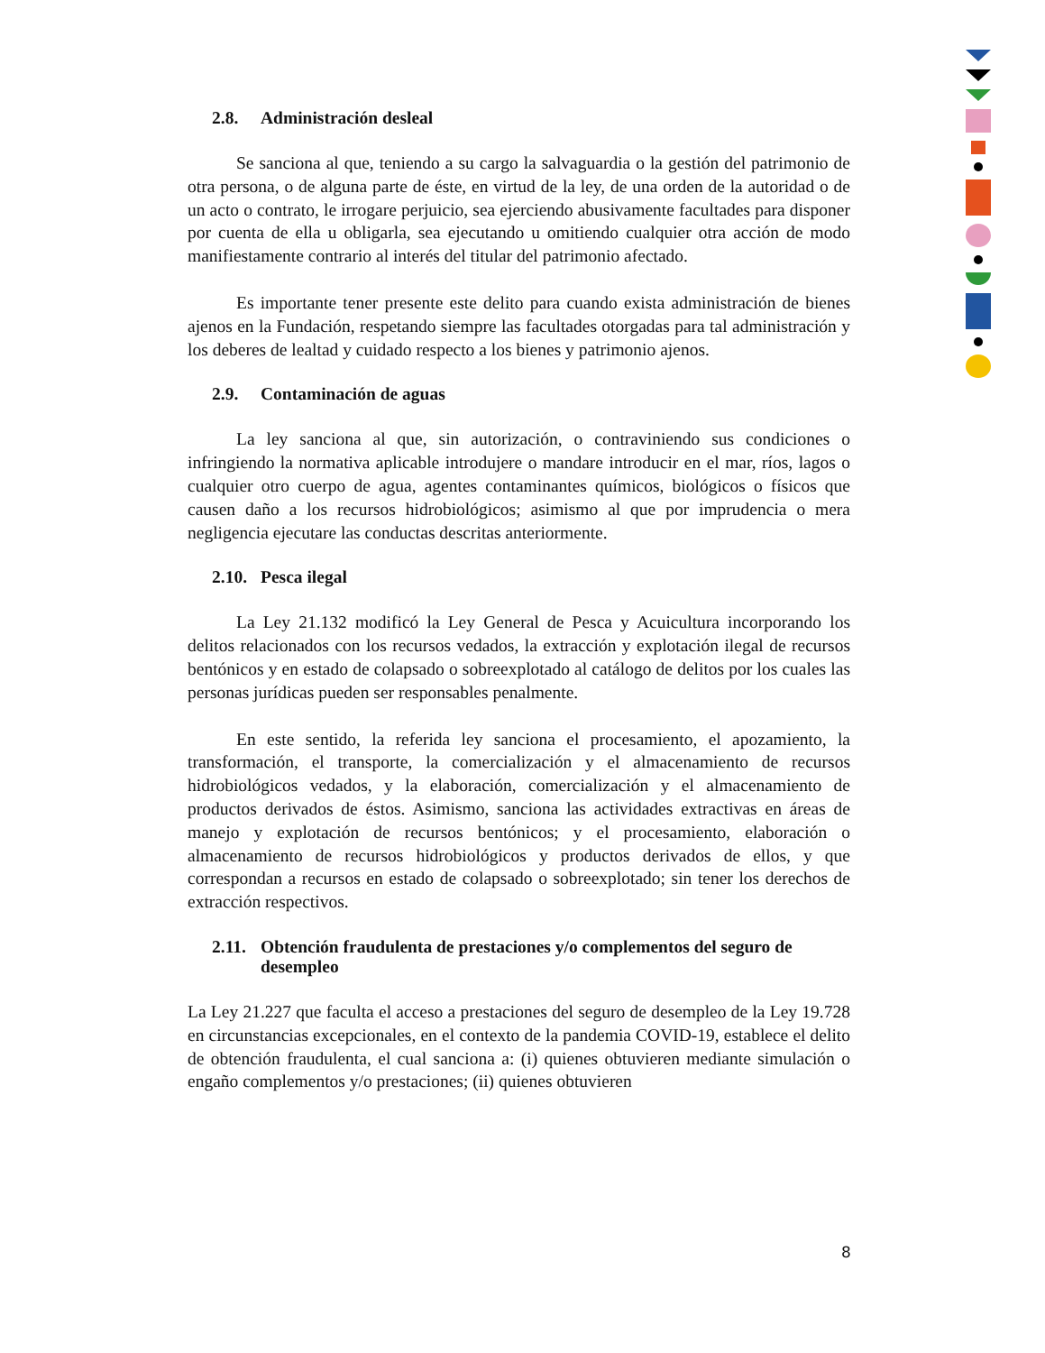2.8. Administración desleal
Se sanciona al que, teniendo a su cargo la salvaguardia o la gestión del patrimonio de otra persona, o de alguna parte de éste, en virtud de la ley, de una orden de la autoridad o de un acto o contrato, le irrogare perjuicio, sea ejerciendo abusivamente facultades para disponer por cuenta de ella u obligarla, sea ejecutando u omitiendo cualquier otra acción de modo manifiestamente contrario al interés del titular del patrimonio afectado.
Es importante tener presente este delito para cuando exista administración de bienes ajenos en la Fundación, respetando siempre las facultades otorgadas para tal administración y los deberes de lealtad y cuidado respecto a los bienes y patrimonio ajenos.
2.9. Contaminación de aguas
La ley sanciona al que, sin autorización, o contraviniendo sus condiciones o infringiendo la normativa aplicable introdujere o mandare introducir en el mar, ríos, lagos o cualquier otro cuerpo de agua, agentes contaminantes químicos, biológicos o físicos que causen daño a los recursos hidrobiológicos; asimismo al que por imprudencia o mera negligencia ejecutare las conductas descritas anteriormente.
2.10. Pesca ilegal
La Ley 21.132 modificó la Ley General de Pesca y Acuicultura incorporando los delitos relacionados con los recursos vedados, la extracción y explotación ilegal de recursos bentónicos y en estado de colapsado o sobreexplotado al catálogo de delitos por los cuales las personas jurídicas pueden ser responsables penalmente.
En este sentido, la referida ley sanciona el procesamiento, el apozamiento, la transformación, el transporte, la comercialización y el almacenamiento de recursos hidrobiológicos vedados, y la elaboración, comercialización y el almacenamiento de productos derivados de éstos. Asimismo, sanciona las actividades extractivas en áreas de manejo y explotación de recursos bentónicos; y el procesamiento, elaboración o almacenamiento de recursos hidrobiológicos y productos derivados de ellos, y que correspondan a recursos en estado de colapsado o sobreexplotado; sin tener los derechos de extracción respectivos.
2.11. Obtención fraudulenta de prestaciones y/o complementos del seguro de desempleo
La Ley 21.227 que faculta el acceso a prestaciones del seguro de desempleo de la Ley 19.728 en circunstancias excepcionales, en el contexto de la pandemia COVID-19, establece el delito de obtención fraudulenta, el cual sanciona a: (i) quienes obtuvieren mediante simulación o engaño complementos y/o prestaciones; (ii) quienes obtuvieren
8